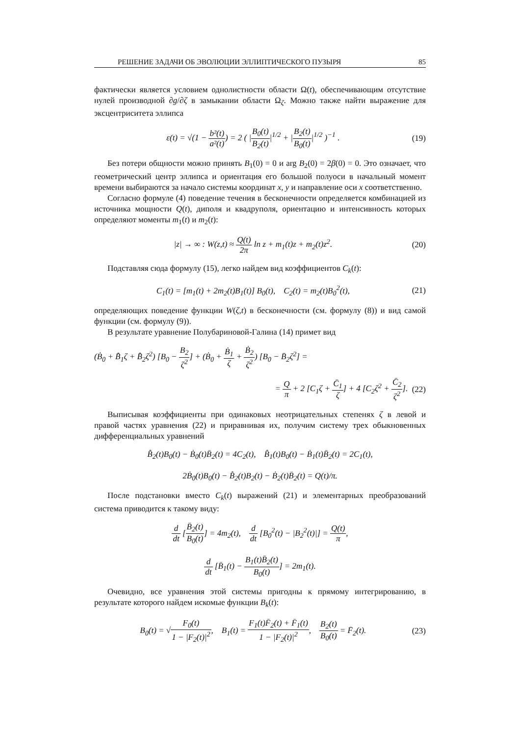РЕШЕНИЕ ЗАДАЧИ ОБ ЭВОЛЮЦИИ ЭЛЛИПТИЧЕСКОГО ПУЗЫРЯ 85
фактически является условием однолистности области Ω(t), обеспечивающим отсутствие нулей производной ∂g/∂ζ в замыкании области Ω<sub>ζ</sub>. Можно также найти выражение для эксцентриситета эллипса
ε(t) = √(1 − b²(t) a²(t)) = 2 ( |B<sub>0</sub>(t) B<sub>2</sub>(t)|<sup>1/2</sup> + |B<sub>2</sub>(t) B<sub>0</sub>(t)|<sup>1/2</sup> )<sup>−1</sup> . (19)
Без потери общности можно принять B<sub>1</sub>(0) = 0 и arg B<sub>2</sub>(0) = 2β(0) = 0. Это означает, что геометрический центр эллипса и ориентация его большой полуоси в начальный момент времени выбираются за начало системы координат x, y и направление оси x соответственно.
Согласно формуле (4) поведение течения в бесконечности определяется комбинацией из источника мощности Q(t), диполя и квадруполя, ориентацию и интенсивность которых определяют моменты m<sub>1</sub>(t) и m<sub>2</sub>(t):
|z| → ∞ : W(z,t) ≈ Q(t) 2π ln z + m<sub>1</sub>(t)z + m<sub>2</sub>(t)z<sup>2</sup>. (20)
Подставляя сюда формулу (15), легко найдем вид коэффициентов C<sub>k</sub>(t):
C<sub>1</sub>(t) = [m<sub>1</sub>(t) + 2m<sub>2</sub>(t)B<sub>1</sub>(t)] B<sub>0</sub>(t), C<sub>2</sub>(t) = m<sub>2</sub>(t)B<sub>0</sub><sup>2</sup>(t), (21)
определяющих поведение функции W(ζ,t) в бесконечности (см. формулу (8)) и вид самой функции (см. формулу (9)).
В результате уравнение Полубариновой-Галина (14) примет вид
(Ḃ<sub>0</sub> + B̄̇<sub>1</sub>ζ + B̄̇<sub>2</sub>ζ<sup>2</sup>) [B<sub>0</sub> − B<sub>2</sub> ζ<sup>2</sup>] + (Ḃ<sub>0</sub> + Ḃ<sub>1</sub> ζ + Ḃ<sub>2</sub> ζ<sup>2</sup>) [B<sub>0</sub> − B̄<sub>2</sub>ζ<sup>2</sup>] =
= Q π + 2 [C<sub>1</sub>ζ + C̄<sub>1</sub> ζ] + 4 [C<sub>2</sub>ζ<sup>2</sup> + C̄<sub>2</sub> ζ<sup>2</sup>]. (22)
Выписывая коэффициенты при одинаковых неотрицательных степенях ζ в левой и правой частях уравнения (22) и приравнивая их, получим систему трех обыкновенных дифференциальных уравнений
B̄̇<sub>2</sub>(t)B<sub>0</sub>(t) − Ḃ<sub>0</sub>(t)B̄<sub>2</sub>(t) = 4C<sub>2</sub>(t), B̄̇<sub>1</sub>(t)B<sub>0</sub>(t) − Ḃ<sub>1</sub>(t)B̄<sub>2</sub>(t) = 2C<sub>1</sub>(t),
2Ḃ<sub>0</sub>(t)B<sub>0</sub>(t) − B̄̇<sub>2</sub>(t)B<sub>2</sub>(t) − Ḃ<sub>2</sub>(t)B̄<sub>2</sub>(t) = Q(t)/π.
После подстановки вместо C<sub>k</sub>(t) выражений (21) и элементарных преобразований система приводится к такому виду:
d dt [B̄<sub>2</sub>(t) B<sub>0</sub>(t)] = 4m<sub>2</sub>(t), d dt [B<sub>0</sub><sup>2</sup>(t) − |B<sub>2</sub><sup>2</sup>(t)|] = Q(t) π,
d dt [B̄<sub>1</sub>(t) − B<sub>1</sub>(t)B̄<sub>2</sub>(t) B<sub>0</sub>(t)] = 2m<sub>1</sub>(t).
Очевидно, все уравнения этой системы пригодны к прямому интегрированию, в результате которого найдем искомые функции B<sub>k</sub>(t):
B<sub>0</sub>(t) = √F<sub>0</sub>(t) 1 − |F<sub>2</sub>(t)|<sup>2</sup>, B<sub>1</sub>(t) = F<sub>1</sub>(t)F̄<sub>2</sub>(t) + F̄<sub>1</sub>(t) 1 − |F<sub>2</sub>(t)|<sup>2</sup>, B<sub>2</sub>(t) B<sub>0</sub>(t) = F̄<sub>2</sub>(t). (23)